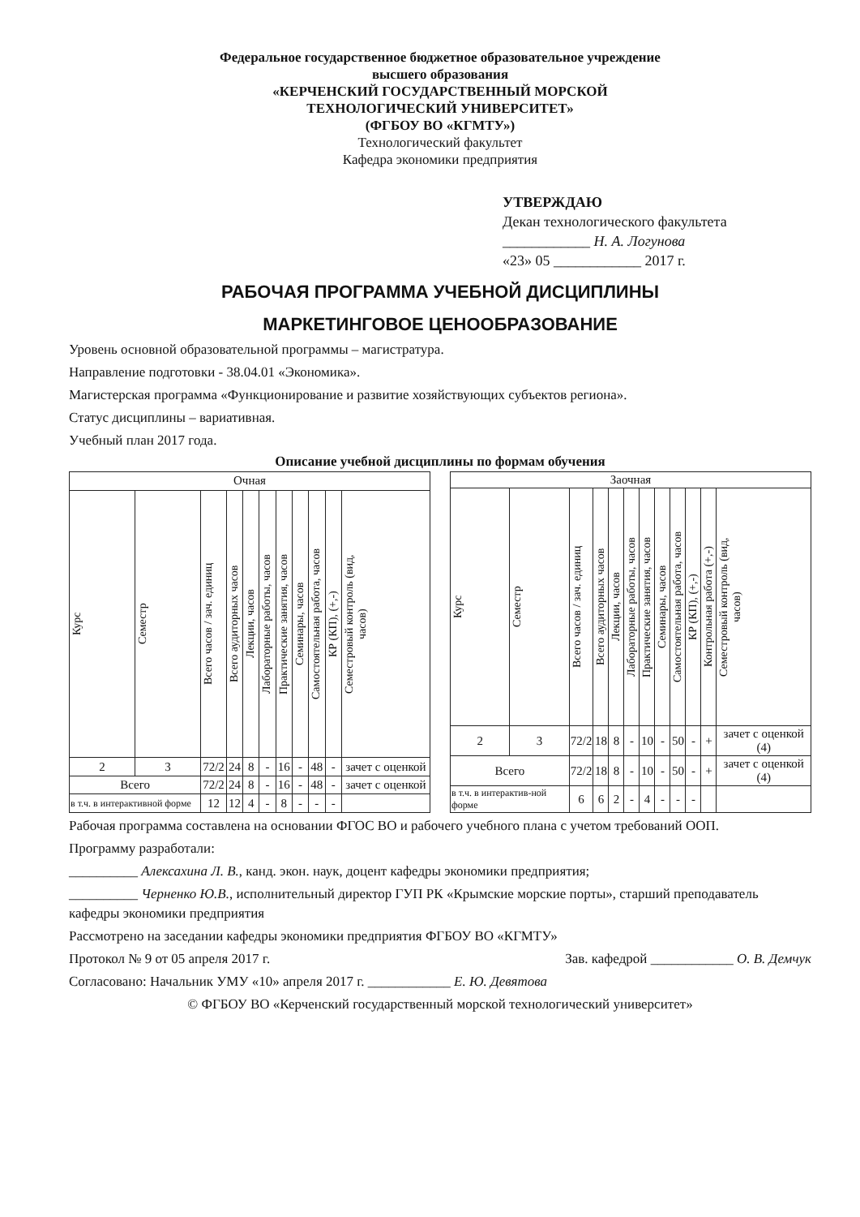Федеральное государственное бюджетное образовательное учреждение
высшего образования
«КЕРЧЕНСКИЙ ГОСУДАРСТВЕННЫЙ МОРСКОЙ
ТЕХНОЛОГИЧЕСКИЙ УНИВЕРСИТЕТ»
(ФГБОУ ВО «КГМТУ»)
Технологический факультет
Кафедра экономики предприятия
УТВЕРЖДАЮ
Декан технологического факультета
____________ Н. А. Логунова
«23» 05 ____________ 2017 г.
РАБОЧАЯ ПРОГРАММА УЧЕБНОЙ ДИСЦИПЛИНЫ
МАРКЕТИНГОВОЕ ЦЕНООБРАЗОВАНИЕ
Уровень основной образовательной программы – магистратура.
Направление подготовки - 38.04.01 «Экономика».
Магистерская программа «Функционирование и развитие хозяйствующих субъектов региона».
Статус дисциплины – вариативная.
Учебный план 2017 года.
Описание учебной дисциплины по формам обучения
| Очная | | | | | | | | | | |
| --- | --- | --- | --- | --- | --- | --- | --- | --- | --- | --- |
| Курс | Семестр | Всего часов / зач. единиц | Всего аудиторных часов | Лекции, часов | Лабораторные работы, часов | Практические занятия, часов | Семинары, часов | Самостоятельная работа, часов | КР (КП), (+,-) | Семестровый контроль (вид, часов) |
| 2 | 3 | 72/2 | 24 | 8 | - | 16 | - | 48 | - | зачет с оценкой |
| Всего | | 72/2 | 24 | 8 | - | 16 | - | 48 | - | зачет с оценкой |
| в т.ч. в интерактивной форме | | 12 | 12 | 4 | - | 8 | - | - | - | |
| Заочная | | | | | | | | | | | |
| --- | --- | --- | --- | --- | --- | --- | --- | --- | --- | --- | --- |
| Курс | Семестр | Всего часов / зач. единиц | Всего аудиторных часов | Лекции, часов | Лабораторные работы, часов | Практические занятия, часов | Семинары, часов | Самостоятельная работа, часов | КР (КП), (+,-) | Контрольная работа (+,-) | Семестровый контроль (вид, часов) |
| 2 | 3 | 72/2 | 18 | 8 | - | 10 | - | 50 | - | + | зачет с оценкой (4) |
| Всего | | 72/2 | 18 | 8 | - | 10 | - | 50 | - | + | зачет с оценкой (4) |
| в т.ч. в интерактив-ной форме | | 6 | 6 | 2 | - | 4 | - | - | - | | |
Рабочая программа составлена на основании ФГОС ВО и рабочего учебного плана с учетом требований ООП.
Программу разработали:
__________ Алексахина Л. В., канд. экон. наук, доцент кафедры экономики предприятия;
__________ Черненко Ю.В., исполнительный директор ГУП РК «Крымские морские порты», старший преподаватель кафедры экономики предприятия
Рассмотрено на заседании кафедры экономики предприятия ФГБОУ ВО «КГМТУ»
Протокол № 9 от 05 апреля 2017 г. Зав. кафедрой ____________ О. В. Демчук
Согласовано: Начальник УМУ «10» апреля 2017 г. ____________ Е. Ю. Девятова
© ФГБОУ ВО «Керченский государственный морской технологический университет»